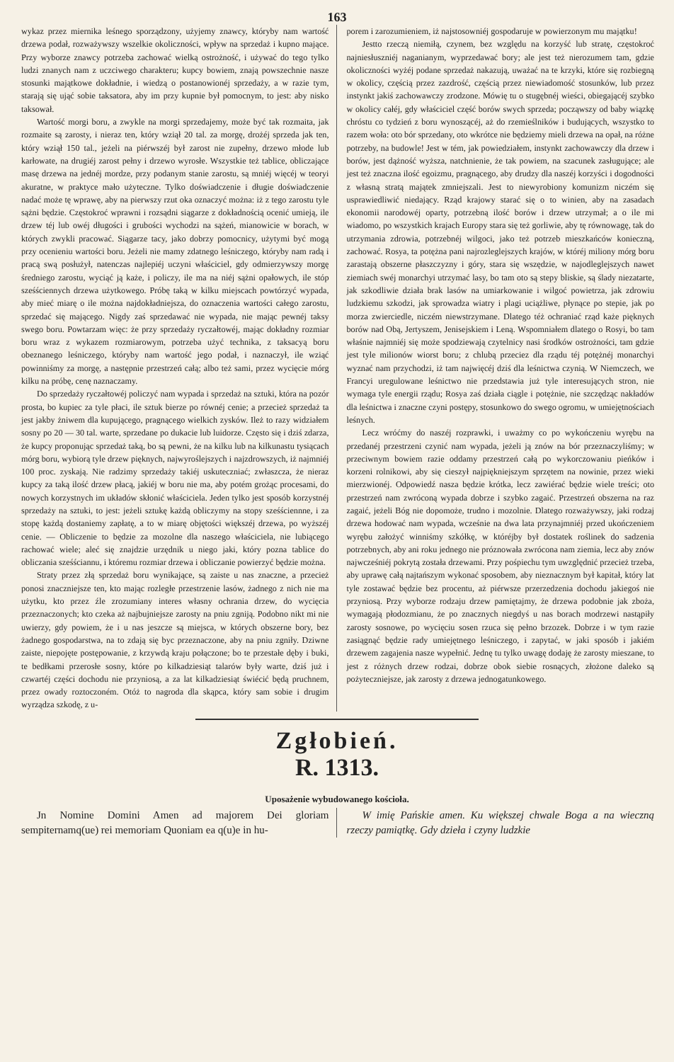163
wykaz przez miernika leśnego sporządzony, użyjemy znawcy, któryby nam wartość drzewa podał, rozważywszy wszelkie okoliczności, wpływ na sprzedaż i kupno mające. Przy wyborze znawcy potrzeba zachować wielką ostrożność, i używać do tego tylko ludzi znanych nam z uczciwego charakteru; kupcy bowiem, znają powszechnie nasze stosunki majątkowe dokładnie, i wiedzą o postanowionéj sprzedaży, a w razie tym, starają się ująć sobie taksatora, aby im przy kupnie był pomocnym, to jest: aby nisko taksował.
Wartość morgi boru, a zwykle na morgi sprzedajemy, może być tak rozmaita, jak rozmaite są zarosty, i nieraz ten, który wziął 20 tal. za morgę, drożéj sprzeda jak ten, który wziął 150 tal., jeżeli na piérwszéj był zarost nie zupełny, drzewo młode lub karłowate, na drugiéj zarost pełny i drzewo wyrosłe. Wszystkie też tablice, obliczające masę drzewa na jednéj mordze, przy podanym stanie zarostu, są mniéj więcéj w teoryi akuratne, w praktyce mało użyteczne. Tylko doświadczenie i długie doświadczenie nadać może tę wprawę, aby na pierwszy rzut oka oznaczyć można: iż z tego zarostu tyle sążni będzie. Częstokroć wprawni i rozsądni siągarze z dokładnością ocenić umieją, ile drzew téj lub owéj długości i grubości wychodzi na sążeń, mianowicie w borach, w których zwykli pracować. Siągarze tacy, jako dobrzy pomocnicy, użytymi być mogą przy ocenieniu wartości boru. Jeżeli nie mamy zdatnego leśniczego, któryby nam radą i pracą swą posłużył, natenczas najlepiéj uczyni właściciel, gdy odmierzywszy morgę średniego zarostu, wyciąć ją każe, i policzy, ile ma na niéj sążni opałowych, ile stóp sześściennych drzewa użytkowego. Próbę taką w kilku miejscach powtórzyć wypada, aby mieć miarę o ile można najdokładniejsza, do oznaczenia wartości całego zarostu, sprzedać się mającego. Nigdy zaś sprzedawać nie wypada, nie mając pewnéj taksy swego boru. Powtarzam więc: że przy sprzedaży ryczałtowéj, mając dokładny rozmiar boru wraz z wykazem rozmiarowym, potrzeba użyć technika, z taksacyą boru obeznanego leśniczego, któryby nam wartość jego podał, i naznaczył, ile wziąć powinniśmy za morgę, a następnie przestrzeń całą; albo też sami, przez wycięcie mórg kilku na próbę, cenę naznaczamy.
Do sprzedaży ryczałtowéj policzyć nam wypada i sprzedaż na sztuki, która na pozór prosta, bo kupiec za tyle płaci, ile sztuk bierze po równéj cenie; a przecież sprzedaż ta jest jakby żniwem dla kupującego, pragnącego wielkich zysków. Ileż to razy widziałem sosny po 20 — 30 tal. warte, sprzedane po dukacie lub luidorze. Często się i dziś zdarza, że kupcy proponując sprzedaż taką, bo są pewni, że na kilku lub na kilkunastu tysiącach mórg boru, wybiorą tyle drzew pięknych, najwyroślejszych i najzdrowszych, iż najmniéj 100 proc. zyskają. Nie radzimy sprzedaży takiéj uskuteczniać; zwłaszcza, że nieraz kupcy za taką ilość drzew płacą, jakiéj w boru nie ma, aby potém grożąc procesami, do nowych korzystnych im układów skłonić właściciela. Jeden tylko jest sposób korzystnéj sprzedaży na sztuki, to jest: jeżeli sztukę każdą obliczymy na stopy sześściennne, i za stopę każdą dostaniemy zapłatę, a to w miarę objętości większéj drzewa, po wyższéj cenie. — Obliczenie to będzie za mozolne dla naszego właściciela, nie lubiącego rachować wiele; aleć się znajdzie urzędnik u niego jaki, który pozna tablice do obliczania sześściannu, i któremu rozmiar drzewa i obliczanie powierzyć będzie można.
Straty przez złą sprzedaż boru wynikające, są zaiste u nas znaczne, a przecież ponosi znaczniejsze ten, kto mając rozległe przestrzenie lasów, żadnego z nich nie ma użytku, kto przez źle zrozumiany interes własny ochrania drzew, do wycięcia przeznaczonych; kto czeka aż najbujniejsze zarosty na pniu zgniją. Podobno nikt mi nie uwierzy, gdy powiem, że i u nas jeszcze są miejsca, w których obszerne bory, bez żadnego gospodarstwa, na to zdają się byc przeznaczone, aby na pniu zgniły. Dziwne zaiste, niepojęte postępowanie, z krzywdą kraju połączone; bo te przestałe dęby i buki, te bedłkami przerosłe sosny, które po kilkadziesiąt talarów były warte, dziś już i czwartéj części dochodu nie przyniosą, a za lat kilkadziesiąt świécić będą pruchnem, przez owady roztoczoném. Otóż to nagroda dla skąpca, który sam sobie i drugim wyrządza szkodę, z u-
porem i zarozumieniem, iż najstosowniéj gospodaruje w powierzonym mu majątku!
Jestto rzeczą niemiłą, czynem, bez względu na korzyść lub stratę, częstokroć najniesłuszniéj naganianym, wyprzedawać bory; ale jest też nierozumem tam, gdzie okoliczności wyżéj podane sprzedaż nakazują, uważać na te krzyki, które się rozbiegną w okolicy, częścią przez zazdrość, częścią przez niewiadomość stosunków, lub przez instynkt jakiś zachowawczy zrodzone. Mówię tu o stugębnéj wieści, obiegającéj szybko w okolicy całéj, gdy właściciel część borów swych sprzeda; począwszy od baby wiązkę chróstu co tydzień z boru wynoszącéj, aż do rzemieślników i budujących, wszystko to razem woła: oto bór sprzedany, oto wkrótce nie będziemy mieli drzewa na opał, na różne potrzeby, na budowle! Jest w tém, jak powiedziałem, instynkt zachowawczy dla drzew i borów, jest dążność wyższa, natchnienie, że tak powiem, na szacunek zasługujące; ale jest też znaczna ilość egoizmu, pragnącego, aby drudzy dla naszéj korzyści i dogodności z własną stratą majątek zmniejszali. Jest to niewyrobiony komunizm niczém się usprawiedliwić niedający. Rząd krajowy starać się o to winien, aby na zasadach ekonomii narodowéj oparty, potrzebną ilość borów i drzew utrzymał; a o ile mi wiadomo, po wszystkich krajach Europy stara się też gorliwie, aby tę równowagę, tak do utrzymania zdrowia, potrzebnéj wilgoci, jako też potrzeb mieszkańców konieczną, zachować. Rosya, ta potężna pani najrozleglejszych krajów, w któréj miliony mórg boru zarastają obszerne płaszczyzny i góry, stara się wszędzie, w najodleglejszych nawet ziemiach swéj monarchyi utrzymać lasy, bo tam oto są stepy bliskie, są ślady niezatarte, jak szkodliwie działa brak lasów na umiarkowanie i wilgoć powietrza, jak zdrowiu ludzkiemu szkodzi, jak sprowadza wiatry i plagi uciążliwe, płynące po stepie, jak po morza zwierciedle, niczém niewstrzymane. Dlatego téż ochraniać rząd każe pięknych borów nad Obą, Jertyszem, Jenisejskiem i Leną. Wspomniałem dlatego o Rosyi, bo tam właśnie najmniéj się może spodziewają czytelnicy nasi środków ostrożności, tam gdzie jest tyle milionów wiorst boru; z chlubą przeciez dla rządu téj potężnéj monarchyi wyznać nam przychodzi, iż tam najwięcéj dziś dla leśnictwa czynią. W Niemczech, we Francyi uregulowane leśnictwo nie przedstawia już tyle interesujących stron, nie wymaga tyle energii rządu; Rosya zaś działa ciągle i potężnie, nie szczędząc nakładów dla leśnictwa i znaczne czyni postępy, stosunkowo do swego ogromu, w umiejętnościach leśnych.
Lecz wróćmy do naszéj rozprawki, i uważmy co po wykończeniu wyrębu na przedanéj przestrzeni czynić nam wypada, jeżeli ją znów na bór przeznaczyliśmy; w przeciwnym bowiem razie oddamy przestrzeń całą po wykorczowaniu pieńków i korzeni rolnikowi, aby się cieszył najpiękniejszym sprzętem na nowinie, przez wieki mierzwionéj. Odpowiedź nasza będzie krótka, lecz zawiérać będzie wiele treści; oto przestrzeń nam zwróconą wypada dobrze i szybko zagaić. Przestrzeń obszerna na raz zagaić, jeżeli Bóg nie dopomoże, trudno i mozolnie. Dlatego rozważywszy, jaki rodzaj drzewa hodować nam wypada, wcześnie na dwa lata przynajmniéj przed ukończeniem wyrębu założyć winniśmy szkółkę, w któréjby był dostatek roślinek do sadzenia potrzebnych, aby ani roku jednego nie próznowała zwrócona nam ziemia, lecz aby znów najwcześniéj pokrytą została drzewami. Przy pośpiechu tym uwzględnić przecież trzeba, aby uprawę całą najtańszym wykonać sposobem, aby nieznacznym był kapitał, który lat tyle zostawać będzie bez procentu, aż piérwsze przerzedzenia dochodu jakiegoś nie przyniosą. Przy wyborze rodzaju drzew pamiętajmy, że drzewa podobnie jak zboża, wymagają płodozmianu, że po znacznych niegdyś u nas borach modrzewi nastąpiły zarosty sosnowe, po wycięciu sosen rzuca się pełno brzozek. Dobrze i w tym razie zasiągnąć będzie rady umiejętnego leśniczego, i zapytać, w jaki sposób i jakiém drzewem zagajenia nasze wypełnić. Jednę tu tylko uwagę dodaję że zarosty mieszane, to jest z różnych drzew rodzai, dobrze obok siebie rosnących, złożone daleko są pożyteczniejsze, jak zarosty z drzewa jednogatunkowego.
Zgłobień.
R. 1313.
Uposażenie wybudowanego kościoła.
Jn Nomine Domini Amen ad majorem Dei gloriam sempiternamq(ue) rei memoriam Quoniam ea q(u)e in hu-
W imię Pańskie amen. Ku większej chwale Boga a na wieczną rzeczy pamiątkę. Gdy dzieła i czyny ludzkie